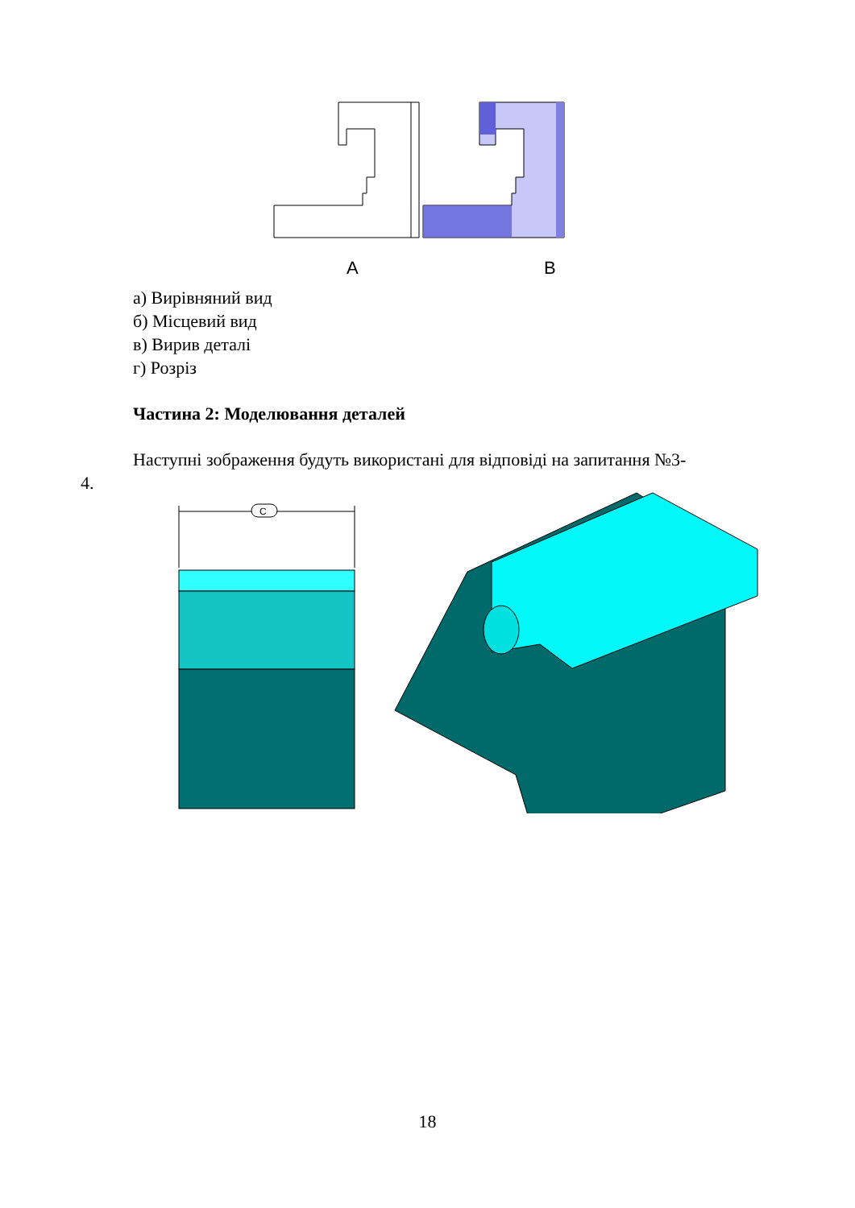A
B
а) Вирівняний вид
б) Місцевий вид
в) Вирив деталі
г) Розріз
Частина 2: Моделювання деталей
Наступні зображення будуть використані для відповіді на запитання №3-
4.
C
18